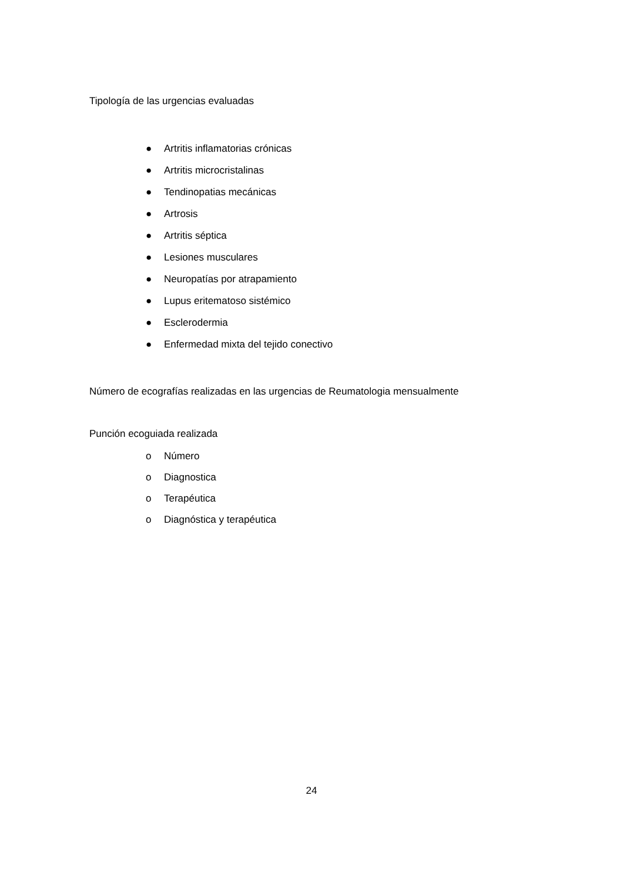Tipología de las urgencias evaluadas
● Artritis inflamatorias crónicas
● Artritis microcristalinas
● Tendinopatias mecánicas
● Artrosis
● Artritis séptica
● Lesiones musculares
● Neuropatías por atrapamiento
● Lupus eritematoso sistémico
● Esclerodermia
● Enfermedad mixta del tejido conectivo
Número de ecografías realizadas en las urgencias de Reumatologia mensualmente
Punción ecoguiada realizada
o Número
o Diagnostica
o Terapéutica
o Diagnóstica y terapéutica
24